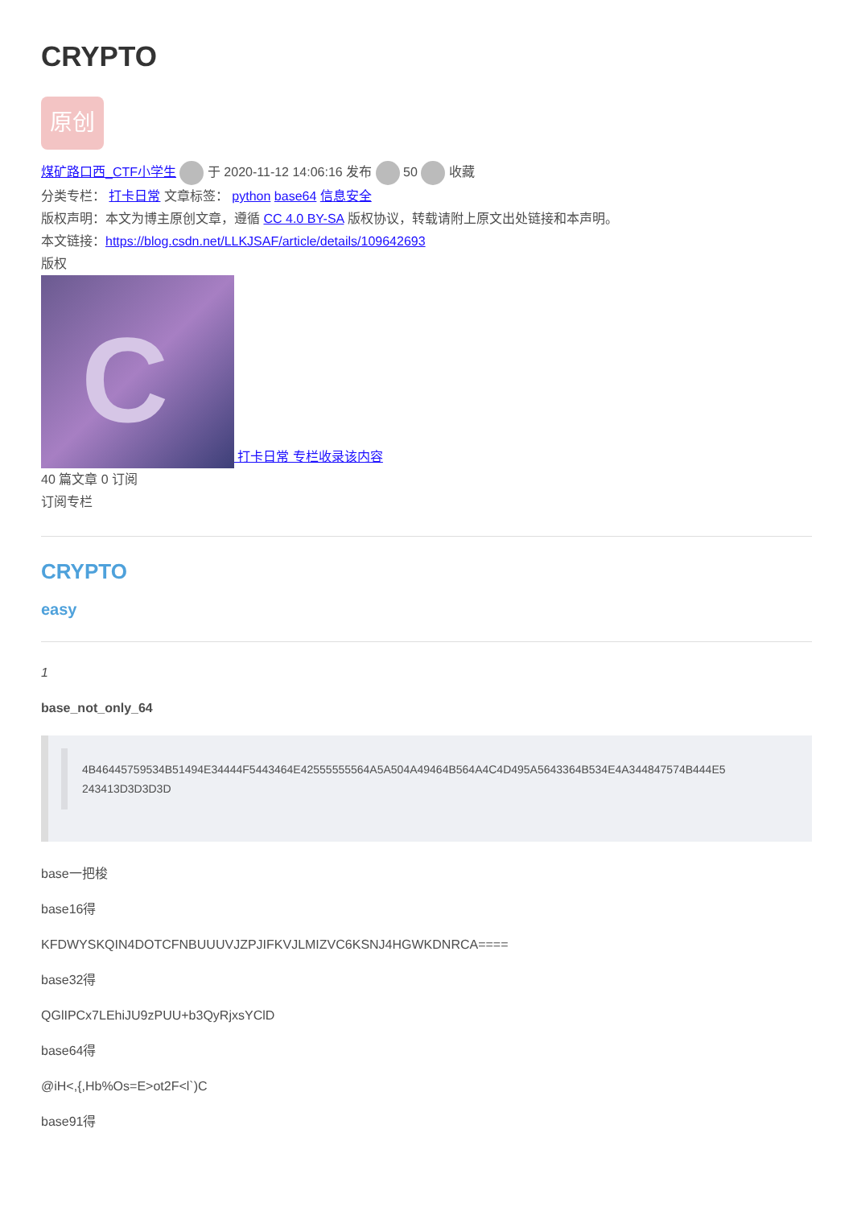CRYPTO
原创
煤矿路口西_CTF小学生 于 2020-11-12 14:06:16 发布 50 收藏
分类专栏： 打卡日常 文章标签： python base64 信息安全
版权声明：本文为博主原创文章，遵循 CC 4.0 BY-SA 版权协议，转载请附上原文出处链接和本声明。
本文链接：https://blog.csdn.net/LLKJSAF/article/details/109642693
版权
C 打卡日常 专栏收录该内容
40 篇文章 0 订阅
订阅专栏
CRYPTO
easy
1
base_not_only_64
4B46445759534B51494E34444F5443464E42555555564A5A504A49464B564A4C4D495A5643364B534E4A344847574B444E5 243413D3D3D3D
base一把梭
base16得
KFDWYSKQIN4DOTCFNBUUUVJZPJIFKVJLMIZVC6KSNJ4HGWKDNRCA====
base32得
QGlIPCx7LEhiJU9zPUU+b3QyRjxsYClD
base64得
@iH<,{,Hb%Os=E>ot2F<l`)C
base91得